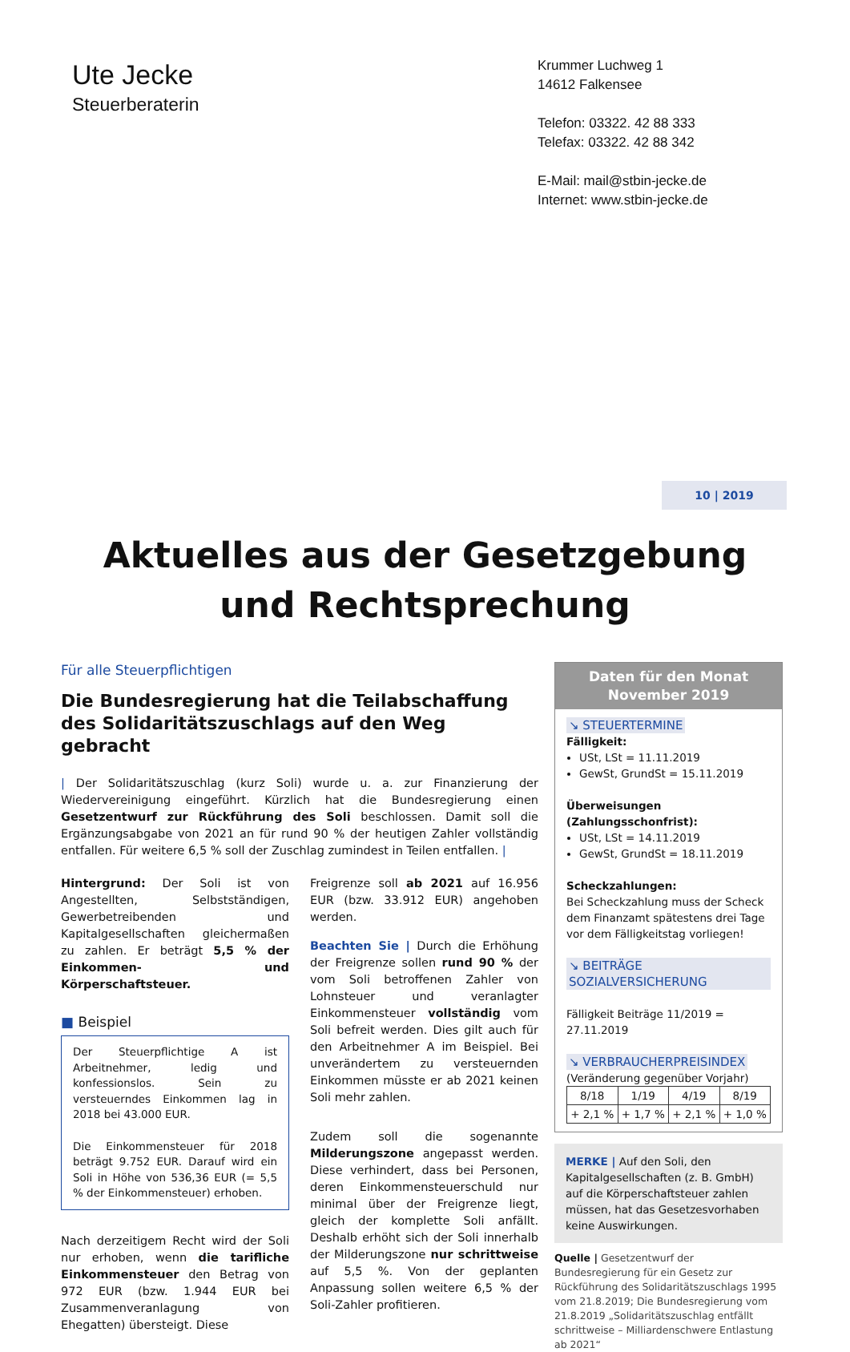Ute Jecke
Steuerberaterin
Krummer Luchweg 1
14612 Falkensee
Telefon: 03322. 42 88 333
Telefax: 03322. 42 88 342
E-Mail: mail@stbin-jecke.de
Internet: www.stbin-jecke.de
Aktuelles aus der Gesetzgebung
und Rechtsprechung
10 | 2019
Für alle Steuerpflichtigen
Die Bundesregierung hat die Teilabschaffung des Solidaritätszuschlags auf den Weg gebracht
| Der Solidaritätszuschlag (kurz Soli) wurde u. a. zur Finanzierung der Wiedervereinigung eingeführt. Kürzlich hat die Bundesregierung einen Gesetzentwurf zur Rückführung des Soli beschlossen. Damit soll die Ergänzungsabgabe von 2021 an für rund 90 % der heutigen Zahler vollständig entfallen. Für weitere 6,5 % soll der Zuschlag zumindest in Teilen entfallen. |
Hintergrund: Der Soli ist von Angestellten, Selbstständigen, Gewerbetreibenden und Kapitalgesellschaften gleichermaßen zu zahlen. Er beträgt 5,5 % der Einkommen- und Körperschaftsteuer.
■ Beispiel
Der Steuerpflichtige A ist Arbeitnehmer, ledig und konfessionslos. Sein zu versteuerndes Einkommen lag in 2018 bei 43.000 EUR.
Die Einkommensteuer für 2018 beträgt 9.752 EUR. Darauf wird ein Soli in Höhe von 536,36 EUR (= 5,5 % der Einkommensteuer) erhoben.
Nach derzeitigem Recht wird der Soli nur erhoben, wenn die tarifliche Einkommensteuer den Betrag von 972 EUR (bzw. 1.944 EUR bei Zusammenveranlagung von Ehegatten) übersteigt. Diese
Freigrenze soll ab 2021 auf 16.956 EUR (bzw. 33.912 EUR) angehoben werden.
Beachten Sie | Durch die Erhöhung der Freigrenze sollen rund 90 % der vom Soli betroffenen Zahler von Lohnsteuer und veranlagter Einkommensteuer vollständig vom Soli befreit werden. Dies gilt auch für den Arbeitnehmer A im Beispiel. Bei unverändertem zu versteuernden Einkommen müsste er ab 2021 keinen Soli mehr zahlen.
Zudem soll die sogenannte Milderungszone angepasst werden. Diese verhindert, dass bei Personen, deren Einkommensteuerschuld nur minimal über der Freigrenze liegt, gleich der komplette Soli anfällt. Deshalb erhöht sich der Soli innerhalb der Milderungszone nur schrittweise auf 5,5 %. Von der geplanten Anpassung sollen weitere 6,5 % der Soli-Zahler profitieren.
Daten für den Monat
November 2019
↘ STEUERTERMINE
Fälligkeit:
USt, LSt = 11.11.2019
GewSt, GrundSt = 15.11.2019
Überweisungen (Zahlungsschonfrist):
USt, LSt = 14.11.2019
GewSt, GrundSt = 18.11.2019
Scheckzahlungen:
Bei Scheckzahlung muss der Scheck dem Finanzamt spätestens drei Tage vor dem Fälligkeitstag vorliegen!
↘ BEITRÄGE SOZIALVERSICHERUNG
Fälligkeit Beiträge 11/2019 = 27.11.2019
↘ VERBRAUCHERPREISINDEX
(Veränderung gegenüber Vorjahr)
| 8/18 | 1/19 | 4/19 | 8/19 |
| + 2,1 % | + 1,7 % | + 2,1 % | + 1,0 % |
MERKE | Auf den Soli, den Kapitalgesellschaften (z. B. GmbH) auf die Körperschaftsteuer zahlen müssen, hat das Gesetzesvorhaben keine Auswirkungen.
Quelle | Gesetzentwurf der Bundesregierung für ein Gesetz zur Rückführung des Solidaritätszuschlags 1995 vom 21.8.2019; Die Bundesregierung vom 21.8.2019 „Solidaritätszuschlag entfällt schrittweise – Milliardenschwere Entlastung ab 2021“